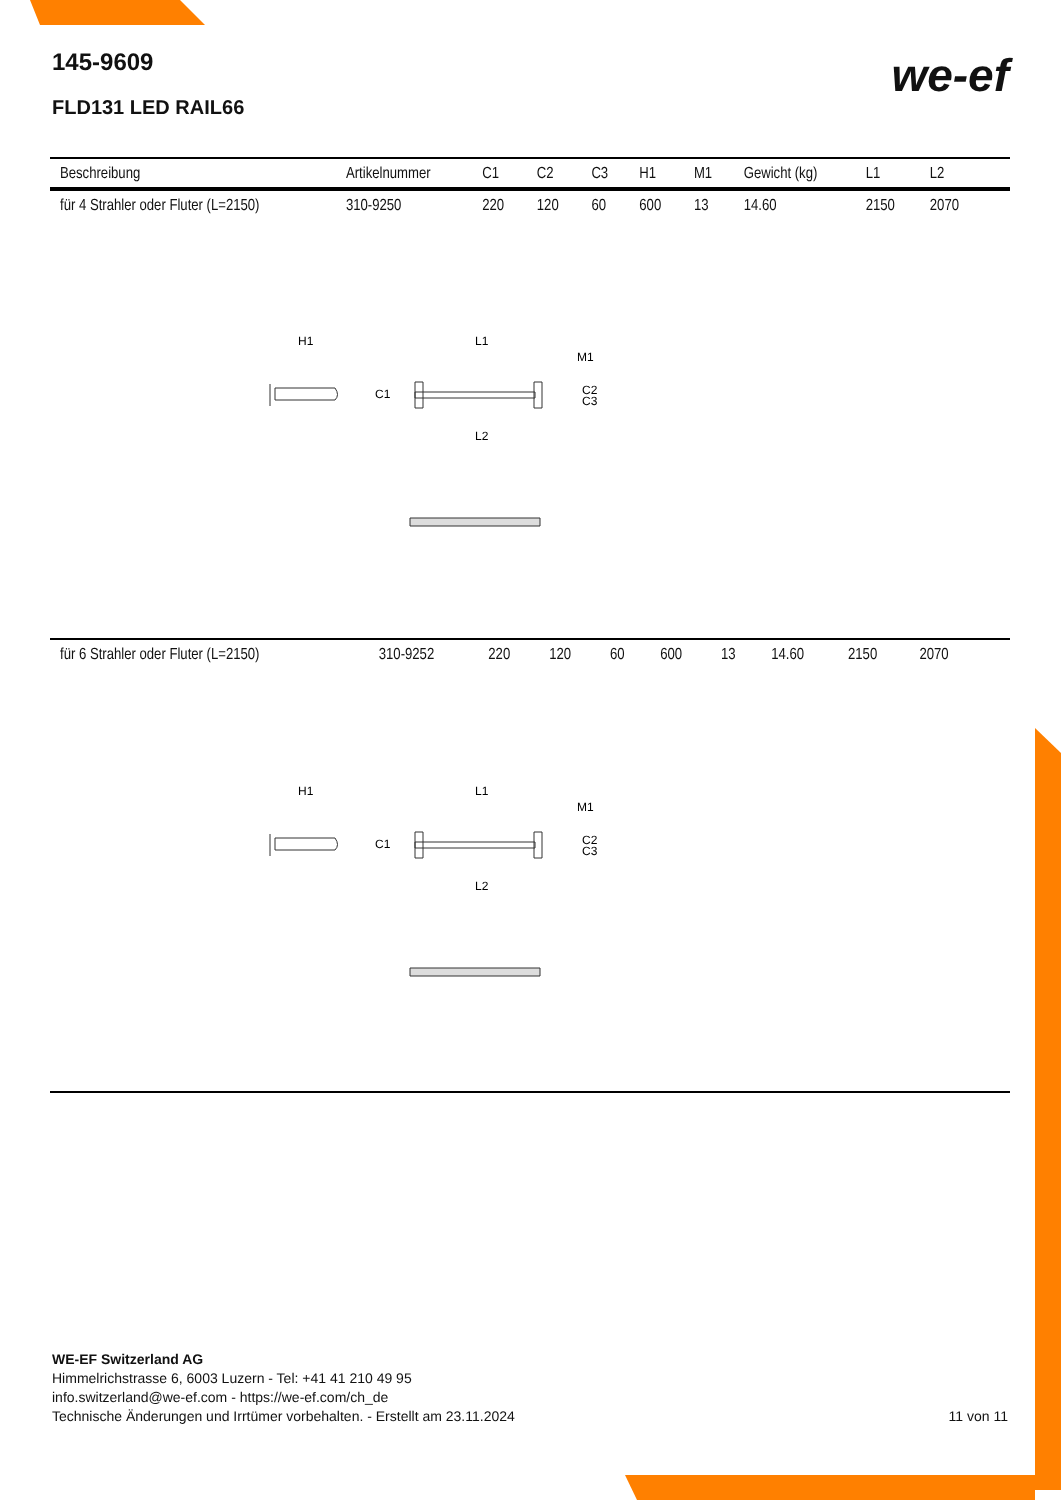145-9609
FLD131 LED RAIL66
we-ef
| Beschreibung | Artikelnummer | C1 | C2 | C3 | H1 | M1 | Gewicht (kg) | L1 | L2 | |
| --- | --- | --- | --- | --- | --- | --- | --- | --- | --- | --- |
| für 4 Strahler oder Fluter (L=2150) | 310-9250 | 220 | 120 | 60 | 600 | 13 | 14.60 | 2150 | 2070 | |
H1
L1
M1
C1
C2
C3
L2
| für 6 Strahler oder Fluter (L=2150) | 310-9252 | 220 | 120 | 60 | 600 | 13 | 14.60 | 2150 | 2070 | |
H1
L1
M1
C1
C2
C3
L2
WE-EF Switzerland AG
Himmelrichstrasse 6, 6003 Luzern - Tel: +41 41 210 49 95
info.switzerland@we-ef.com - https://we-ef.com/ch_de
Technische Änderungen und Irrtümer vorbehalten. - Erstellt am 23.11.2024 11 von 11